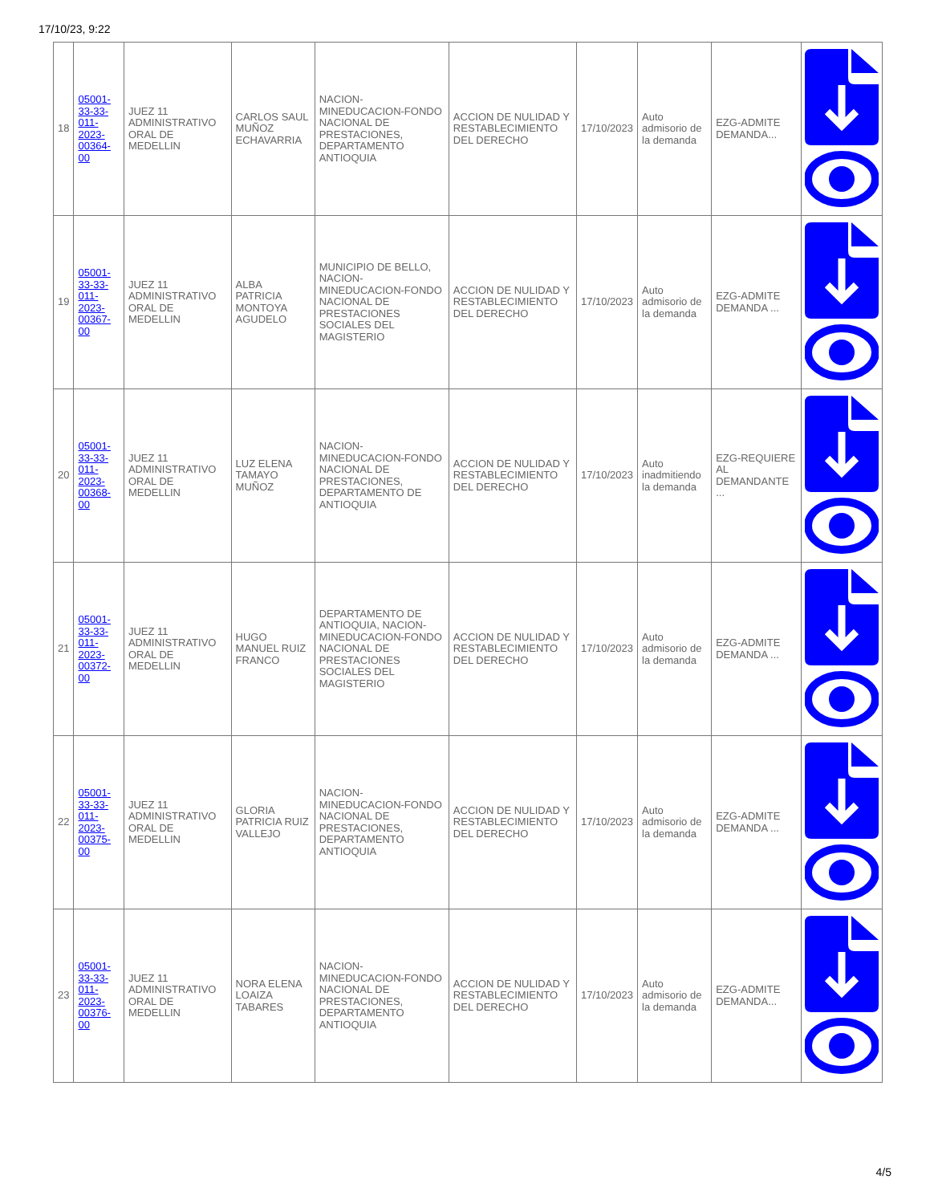17/10/23, 9:22
| 18 | 05001-33-33-011-2023-00364-00 | JUEZ 11 ADMINISTRATIVO ORAL DE MEDELLIN | CARLOS SAUL MUÑOZ ECHAVARRIA | NACION-MINEDUCACION-FONDO NACIONAL DE PRESTACIONES, DEPARTAMENTO ANTIOQUIA | ACCION DE NULIDAD Y RESTABLECIMIENTO DEL DERECHO | 17/10/2023 | Auto admisorio de la demanda | EZG-ADMITE DEMANDA... | |
| 19 | 05001-33-33-011-2023-00367-00 | JUEZ 11 ADMINISTRATIVO ORAL DE MEDELLIN | ALBA PATRICIA MONTOYA AGUDELO | MUNICIPIO DE BELLO, NACION-MINEDUCACION-FONDO NACIONAL DE PRESTACIONES SOCIALES DEL MAGISTERIO | ACCION DE NULIDAD Y RESTABLECIMIENTO DEL DERECHO | 17/10/2023 | Auto admisorio de la demanda | EZG-ADMITE DEMANDA ... | |
| 20 | 05001-33-33-011-2023-00368-00 | JUEZ 11 ADMINISTRATIVO ORAL DE MEDELLIN | LUZ ELENA TAMAYO MUÑOZ | NACION-MINEDUCACION-FONDO NACIONAL DE PRESTACIONES, DEPARTAMENTO DE ANTIOQUIA | ACCION DE NULIDAD Y RESTABLECIMIENTO DEL DERECHO | 17/10/2023 | Auto inadmitiendo la demanda | EZG-REQUIERE AL DEMANDANTE ... | |
| 21 | 05001-33-33-011-2023-00372-00 | JUEZ 11 ADMINISTRATIVO ORAL DE MEDELLIN | HUGO MANUEL RUIZ FRANCO | DEPARTAMENTO DE ANTIOQUIA, NACION-MINEDUCACION-FONDO NACIONAL DE PRESTACIONES SOCIALES DEL MAGISTERIO | ACCION DE NULIDAD Y RESTABLECIMIENTO DEL DERECHO | 17/10/2023 | Auto admisorio de la demanda | EZG-ADMITE DEMANDA ... | |
| 22 | 05001-33-33-011-2023-00375-00 | JUEZ 11 ADMINISTRATIVO ORAL DE MEDELLIN | GLORIA PATRICIA RUIZ VALLEJO | NACION-MINEDUCACION-FONDO NACIONAL DE PRESTACIONES, DEPARTAMENTO ANTIOQUIA | ACCION DE NULIDAD Y RESTABLECIMIENTO DEL DERECHO | 17/10/2023 | Auto admisorio de la demanda | EZG-ADMITE DEMANDA ... | |
| 23 | 05001-33-33-011-2023-00376-00 | JUEZ 11 ADMINISTRATIVO ORAL DE MEDELLIN | NORA ELENA LOAIZA TABARES | NACION-MINEDUCACION-FONDO NACIONAL DE PRESTACIONES, DEPARTAMENTO ANTIOQUIA | ACCION DE NULIDAD Y RESTABLECIMIENTO DEL DERECHO | 17/10/2023 | Auto admisorio de la demanda | EZG-ADMITE DEMANDA... | |
4/5